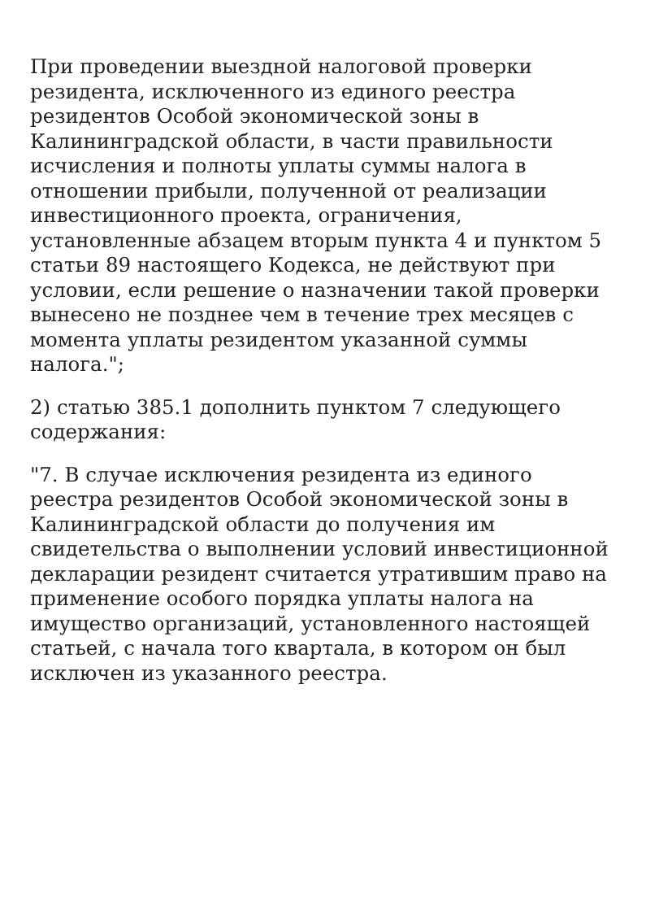При проведении выездной налоговой проверки резидента, исключенного из единого реестра резидентов Особой экономической зоны в Калининградской области, в части правильности исчисления и полноты уплаты суммы налога в отношении прибыли, полученной от реализации инвестиционного проекта, ограничения, установленные абзацем вторым пункта 4 и пунктом 5 статьи 89 настоящего Кодекса, не действуют при условии, если решение о назначении такой проверки вынесено не позднее чем в течение трех месяцев с момента уплаты резидентом указанной суммы налога.";
2) статью 385.1 дополнить пунктом 7 следующего содержания:
"7. В случае исключения резидента из единого реестра резидентов Особой экономической зоны в Калининградской области до получения им свидетельства о выполнении условий инвестиционной декларации резидент считается утратившим право на применение особого порядка уплаты налога на имущество организаций, установленного настоящей статьей, с начала того квартала, в котором он был исключен из указанного реестра.